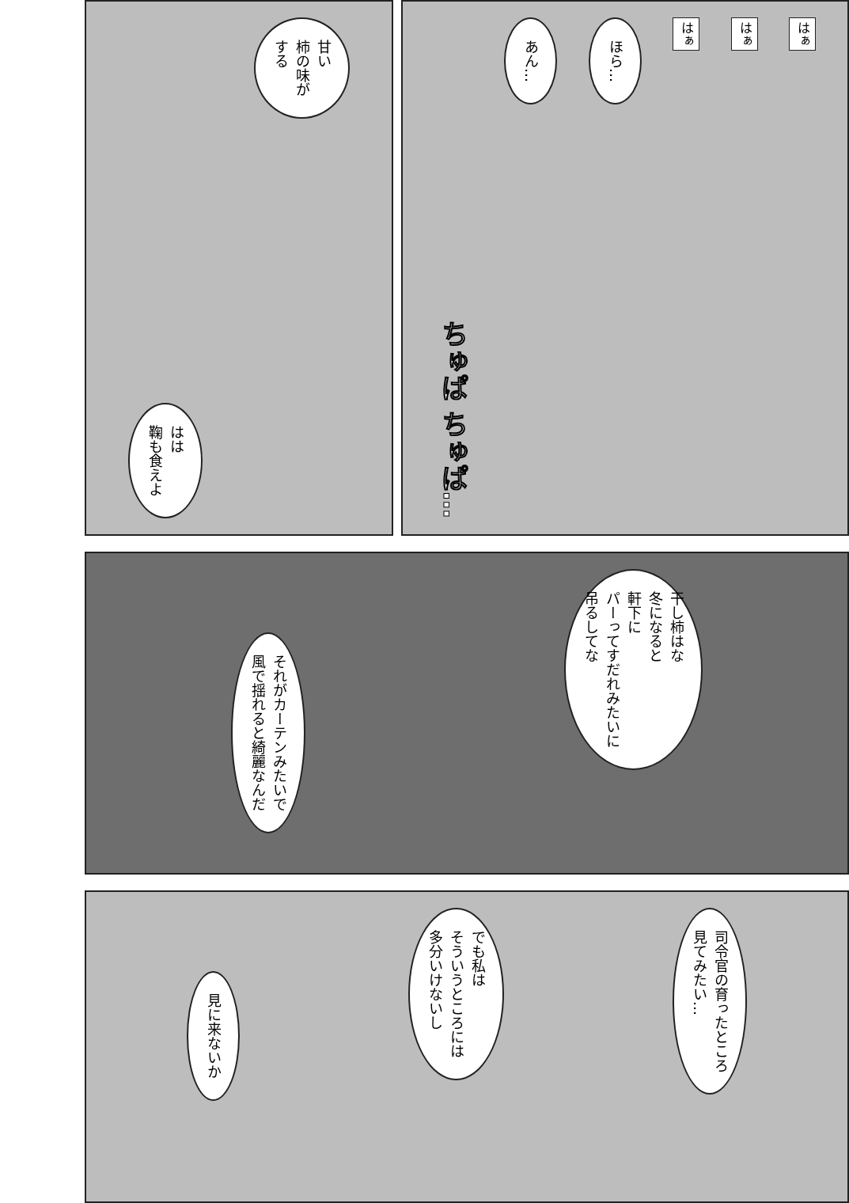はぁ
はぁ
はぁ
ほら…
あん…
ちゅぱ ちゅぱ…
甘い
柿の味が
する
はは
鞠も食えよ
干し柿はな
冬になると
軒下に
パーってすだれみたいに
吊るしてな
それがカーテンみたいで
風で揺れると綺麗なんだ
司令官の育ったところ
見てみたい…
でも私は
そういうところには
多分いけないし
見に来ないか